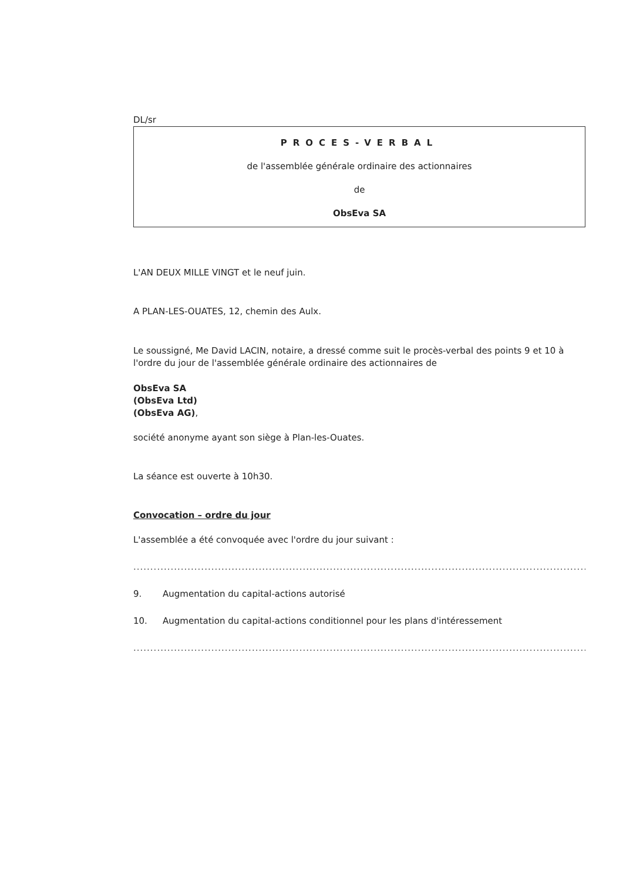DL/sr
PROCES-VERBAL
de l'assemblée générale ordinaire des actionnaires
de
ObsEva SA
L'AN DEUX MILLE VINGT et le neuf juin.
A PLAN-LES-OUATES, 12, chemin des Aulx.
Le soussigné, Me David LACIN, notaire, a dressé comme suit le procès-verbal des points 9 et 10 à l'ordre du jour de l'assemblée générale ordinaire des actionnaires de
ObsEva SA
(ObsEva Ltd)
(ObsEva AG),
société anonyme ayant son siège à Plan-les-Ouates.
La séance est ouverte à 10h30.
Convocation – ordre du jour
L'assemblée a été convoquée avec l'ordre du jour suivant :
....................................................................................................................................................................................
9. Augmentation du capital-actions autorisé
10. Augmentation du capital-actions conditionnel pour les plans d'intéressement
....................................................................................................................................................................................